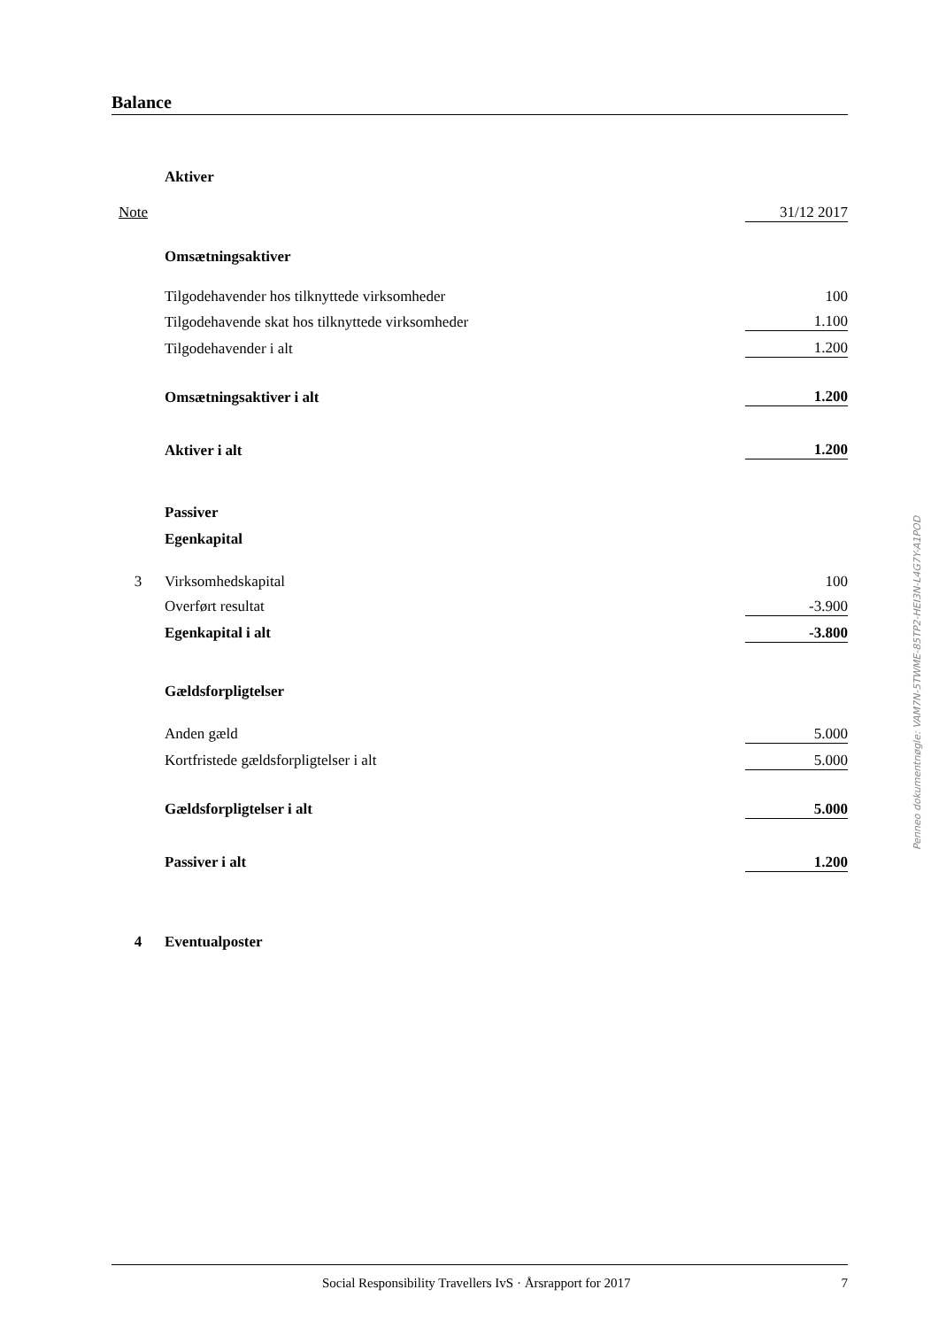Balance
| | Aktiver | |
| Note | | 31/12 2017 |
| | Omsætningsaktiver | |
| | Tilgodehavender hos tilknyttede virksomheder | 100 |
| | Tilgodehavende skat hos tilknyttede virksomheder | 1.100 |
| | Tilgodehavender i alt | 1.200 |
| | Omsætningsaktiver i alt | 1.200 |
| | Aktiver i alt | 1.200 |
| | Passiver | |
| | Egenkapital | |
| 3 | Virksomhedskapital | 100 |
| | Overført resultat | -3.900 |
| | Egenkapital i alt | -3.800 |
| | Gældsforpligtelser | |
| | Anden gæld | 5.000 |
| | Kortfristede gældsforpligtelser i alt | 5.000 |
| | Gældsforpligtelser i alt | 5.000 |
| | Passiver i alt | 1.200 |
| 4 | Eventualposter | |
Penneo dokumentnøgle: VAM7N-5TWME-85TP2-HEI3N-L4G7Y-A1POD
Social Responsibility Travellers IvS · Årsrapport for 2017 7